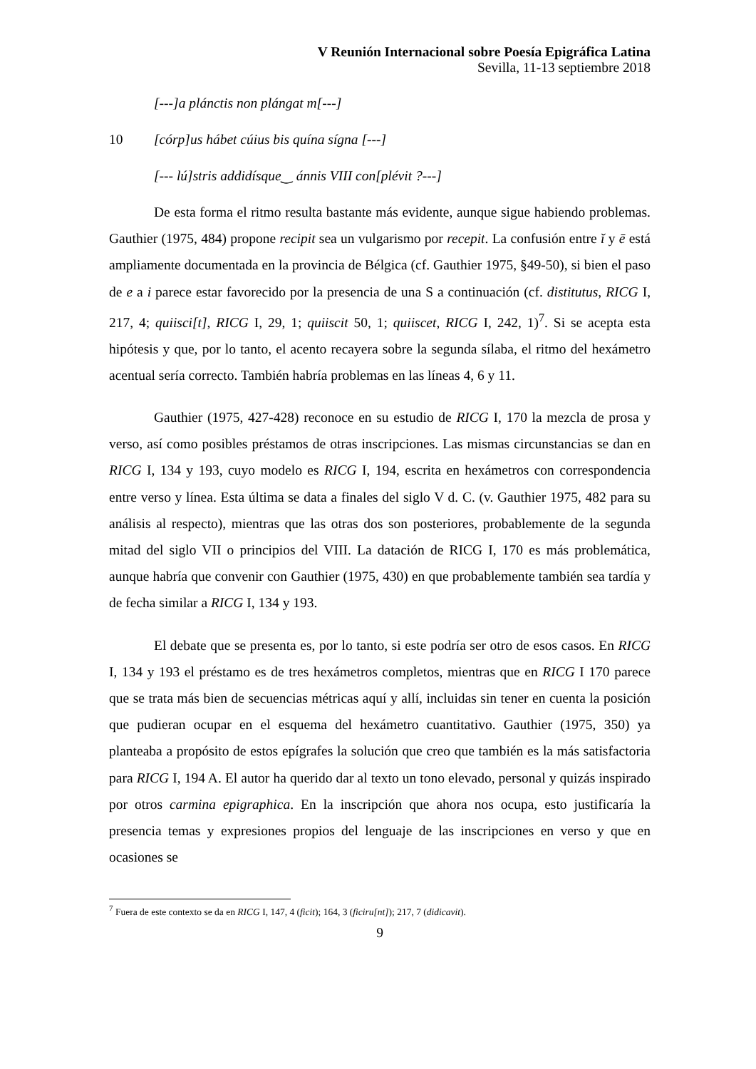V Reunión Internacional sobre Poesía Epigráfica Latina
Sevilla, 11-13 septiembre 2018
[---]a plánctis non plángat m[---]
10 [córp]us hábet cúius bis quína sígna [---]
[--- lú]stris addidísque‿ ánnis VIII con[plévit ?---]
De esta forma el ritmo resulta bastante más evidente, aunque sigue habiendo problemas. Gauthier (1975, 484) propone recipit sea un vulgarismo por recepit. La confusión entre ĭ y ē está ampliamente documentada en la provincia de Bélgica (cf. Gauthier 1975, §49-50), si bien el paso de e a i parece estar favorecido por la presencia de una S a continuación (cf. distitutus, RICG I, 217, 4; quiisci[t], RICG I, 29, 1; quiiscit 50, 1; quiiscet, RICG I, 242, 1)<sup>7</sup>. Si se acepta esta hipótesis y que, por lo tanto, el acento recayera sobre la segunda sílaba, el ritmo del hexámetro acentual sería correcto. También habría problemas en las líneas 4, 6 y 11.
Gauthier (1975, 427-428) reconoce en su estudio de RICG I, 170 la mezcla de prosa y verso, así como posibles préstamos de otras inscripciones. Las mismas circunstancias se dan en RICG I, 134 y 193, cuyo modelo es RICG I, 194, escrita en hexámetros con correspondencia entre verso y línea. Esta última se data a finales del siglo V d. C. (v. Gauthier 1975, 482 para su análisis al respecto), mientras que las otras dos son posteriores, probablemente de la segunda mitad del siglo VII o principios del VIII. La datación de RICG I, 170 es más problemática, aunque habría que convenir con Gauthier (1975, 430) en que probablemente también sea tardía y de fecha similar a RICG I, 134 y 193.
El debate que se presenta es, por lo tanto, si este podría ser otro de esos casos. En RICG I, 134 y 193 el préstamo es de tres hexámetros completos, mientras que en RICG I 170 parece que se trata más bien de secuencias métricas aquí y allí, incluidas sin tener en cuenta la posición que pudieran ocupar en el esquema del hexámetro cuantitativo. Gauthier (1975, 350) ya planteaba a propósito de estos epígrafes la solución que creo que también es la más satisfactoria para RICG I, 194 A. El autor ha querido dar al texto un tono elevado, personal y quizás inspirado por otros carmina epigraphica. En la inscripción que ahora nos ocupa, esto justificaría la presencia temas y expresiones propios del lenguaje de las inscripciones en verso y que en ocasiones se
<sup>7</sup> Fuera de este contexto se da en RICG I, 147, 4 (ficit); 164, 3 (ficiru[nt]); 217, 7 (didicavit).
9